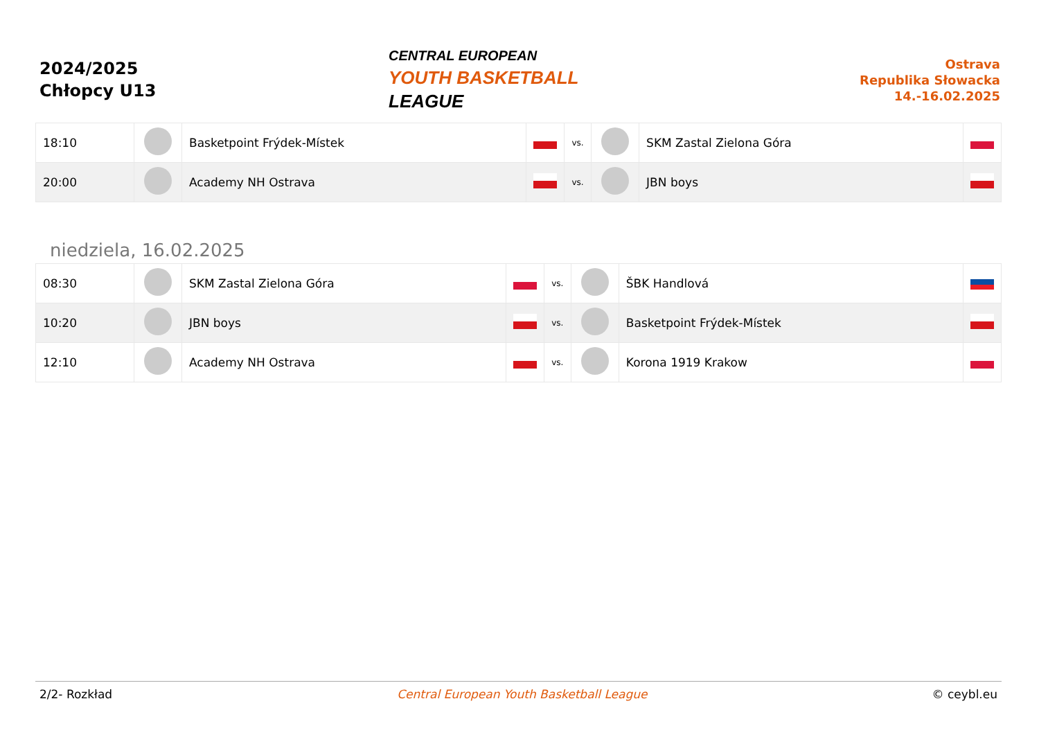2024/2025
Chłopcy U13
CENTRAL EUROPEAN
YOUTH BASKETBALL
LEAGUE
Ostrava
Republika Słowacka
14.-16.02.2025
| 18:10 | | Basketpoint Frýdek-Místek | | vs. | | SKM Zastal Zielona Góra | |
| 20:00 | | Academy NH Ostrava | | vs. | | JBN boys | |
niedziela, 16.02.2025
| 08:30 | | SKM Zastal Zielona Góra | | vs. | | ŠBK Handlová | |
| 10:20 | | JBN boys | | vs. | | Basketpoint Frýdek-Místek | |
| 12:10 | | Academy NH Ostrava | | vs. | | Korona 1919 Krakow | |
2/2- Rozkład Central European Youth Basketball League © ceybl.eu